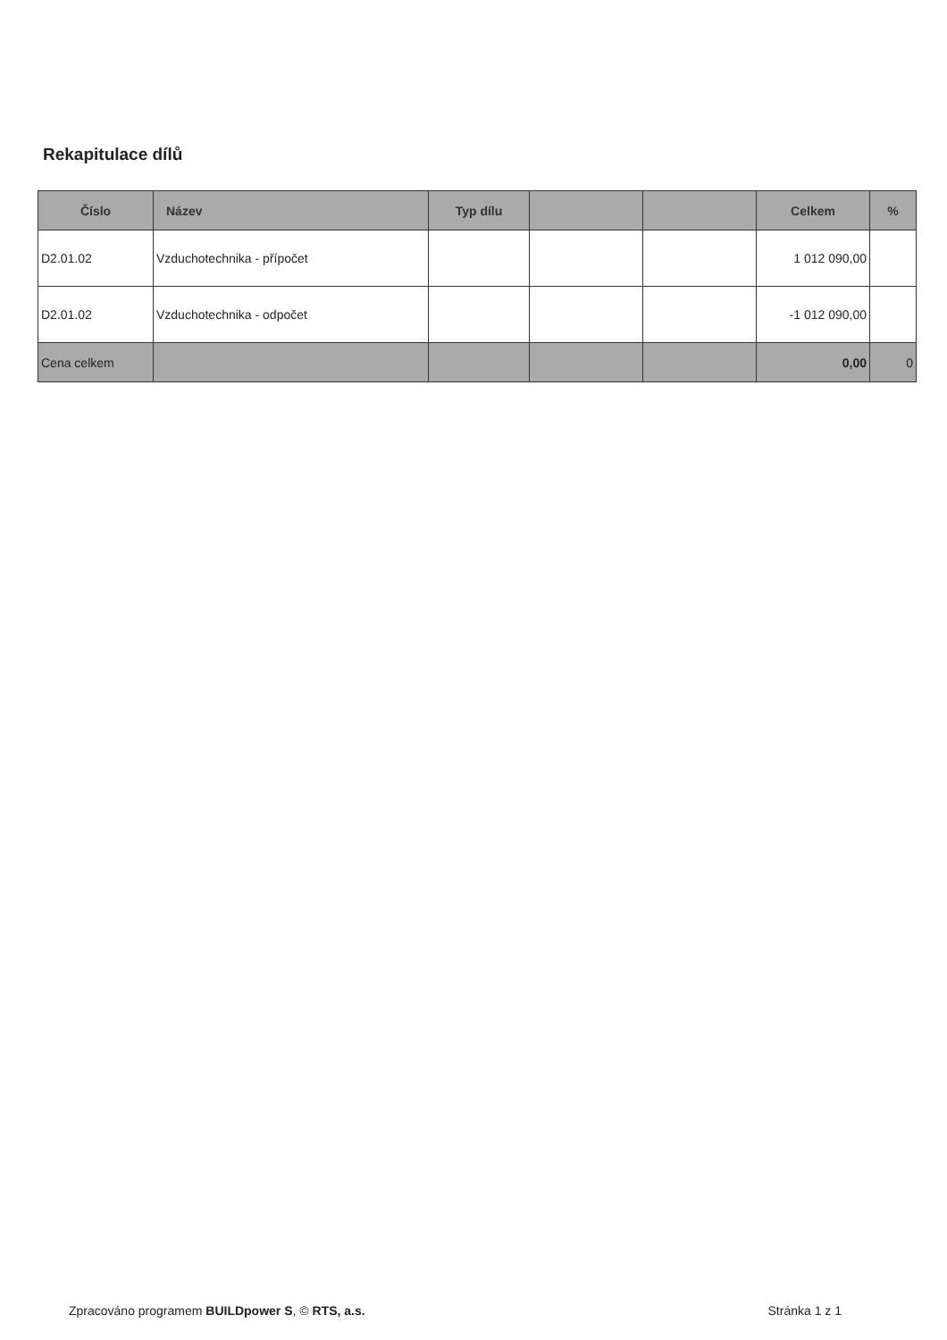Rekapitulace dílů
| Číslo | Název | Typ dílu | | | Celkem | % |
| --- | --- | --- | --- | --- | --- | --- |
| D2.01.02 | Vzduchotechnika - přípočet | | | | 1 012 090,00 | |
| D2.01.02 | Vzduchotechnika - odpočet | | | | -1 012 090,00 | |
| Cena celkem | | | | | 0,00 | 0 |
Zpracováno programem BUILDpower S, © RTS, a.s. Stránka 1 z 1